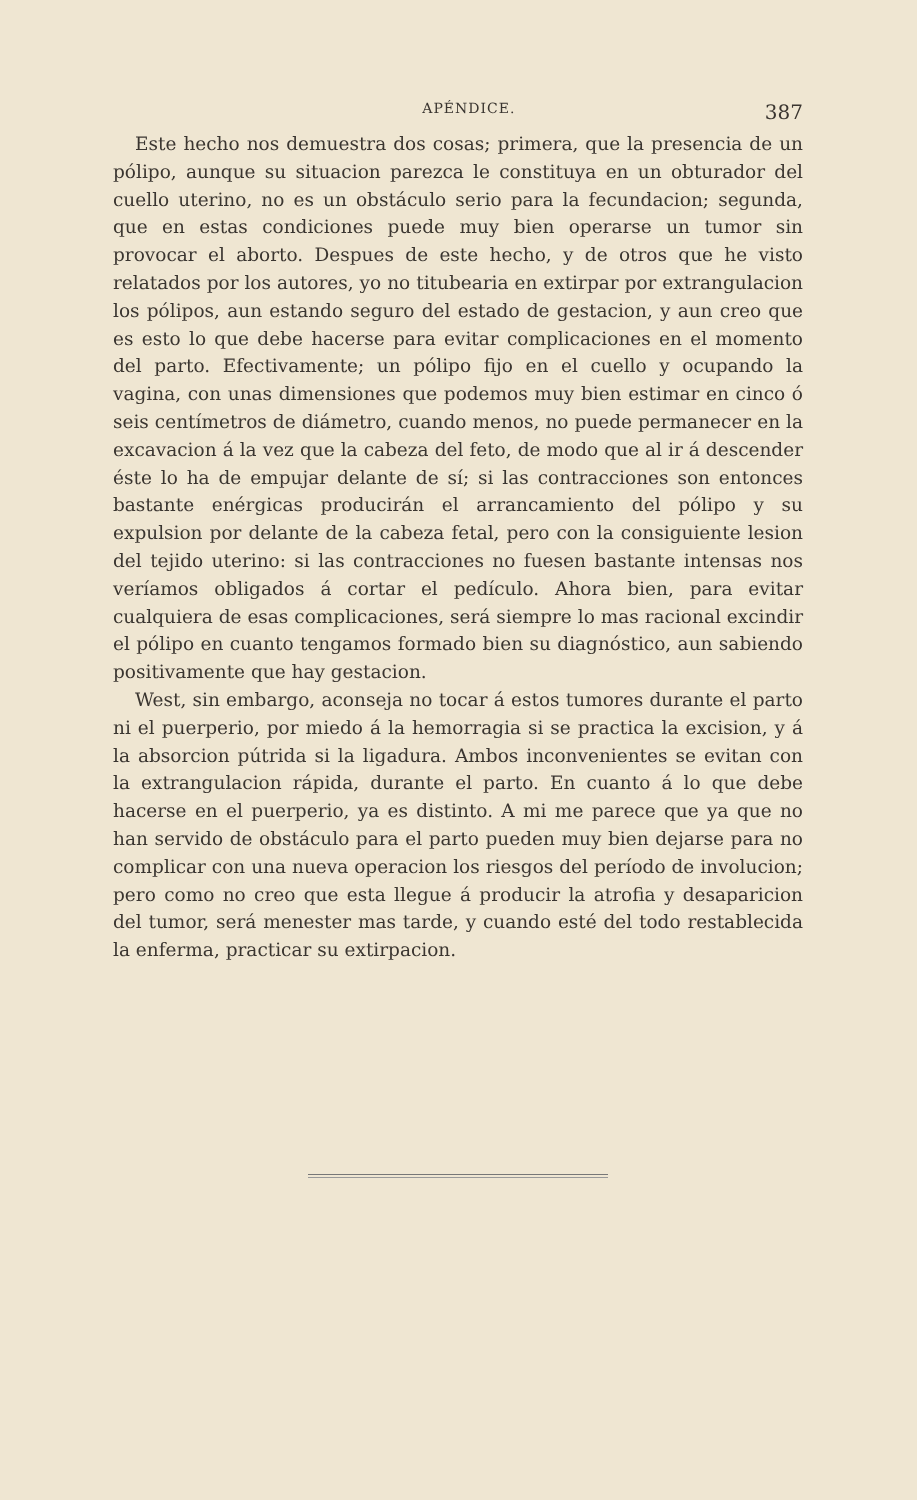APÉNDICE. 387
Este hecho nos demuestra dos cosas; primera, que la presencia de un pólipo, aunque su situacion parezca le constituya en un obturador del cuello uterino, no es un obstáculo serio para la fecundacion; segunda, que en estas condiciones puede muy bien operarse un tumor sin provocar el aborto. Despues de este hecho, y de otros que he visto relatados por los autores, yo no titubearia en extirpar por extrangulacion los pólipos, aun estando seguro del estado de gestacion, y aun creo que es esto lo que debe hacerse para evitar complicaciones en el momento del parto. Efectivamente; un pólipo fijo en el cuello y ocupando la vagina, con unas dimensiones que podemos muy bien estimar en cinco ó seis centímetros de diámetro, cuando menos, no puede permanecer en la excavacion á la vez que la cabeza del feto, de modo que al ir á descender éste lo ha de empujar delante de sí; si las contracciones son entonces bastante enérgicas producirán el arrancamiento del pólipo y su expulsion por delante de la cabeza fetal, pero con la consiguiente lesion del tejido uterino: si las contracciones no fuesen bastante intensas nos veríamos obligados á cortar el pedículo. Ahora bien, para evitar cualquiera de esas complicaciones, será siempre lo mas racional excindir el pólipo en cuanto tengamos formado bien su diagnóstico, aun sabiendo positivamente que hay gestacion.
West, sin embargo, aconseja no tocar á estos tumores durante el parto ni el puerperio, por miedo á la hemorragia si se practica la excision, y á la absorcion pútrida si la ligadura. Ambos inconvenientes se evitan con la extrangulacion rápida, durante el parto. En cuanto á lo que debe hacerse en el puerperio, ya es distinto. A mi me parece que ya que no han servido de obstáculo para el parto pueden muy bien dejarse para no complicar con una nueva operacion los riesgos del período de involucion; pero como no creo que esta llegue á producir la atrofia y desaparicion del tumor, será menester mas tarde, y cuando esté del todo restablecida la enferma, practicar su extirpacion.